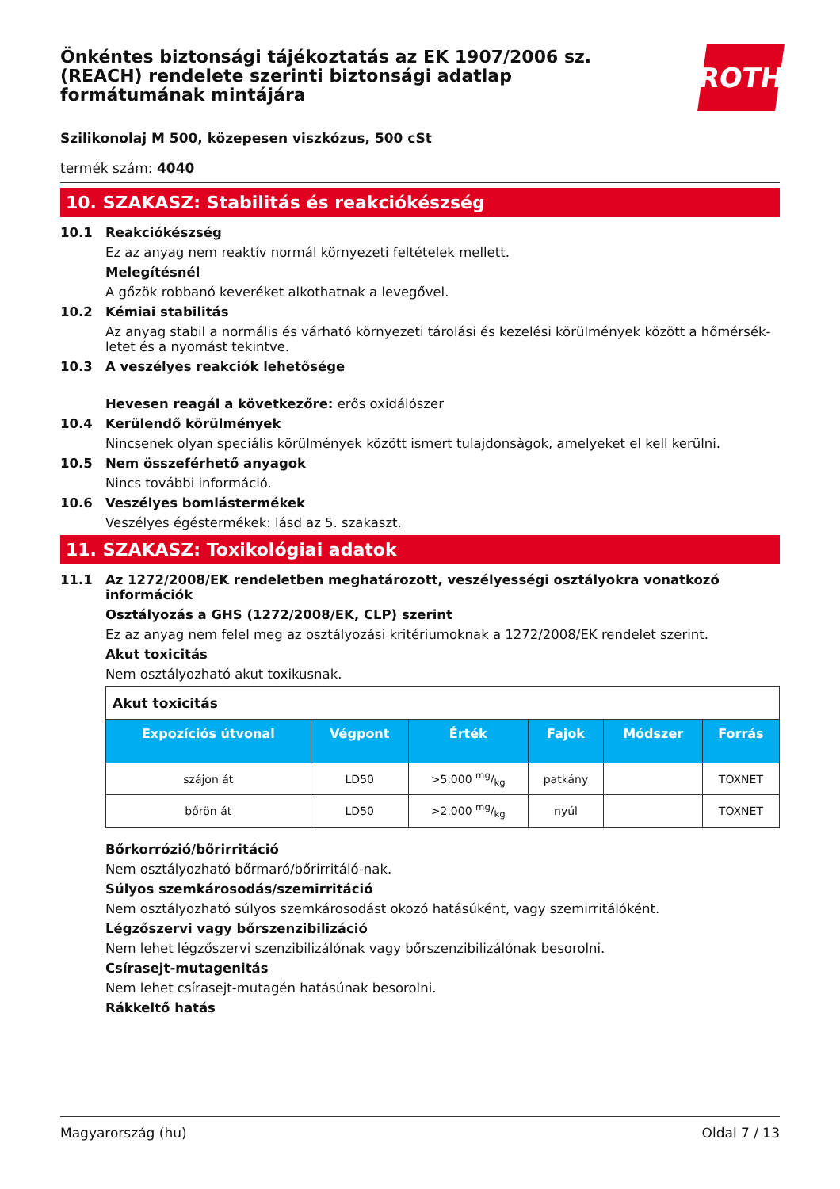Önkéntes biztonsági tájékoztatás az EK 1907/2006 sz. (REACH) rendelete szerinti biztonsági adatlap formátumának mintájára
ROTH
Szilikonolaj M 500, közepesen viszkózus, 500 cSt
termék szám: 4040
10. SZAKASZ: Stabilitás és reakciókészség
10.1 Reakciókészség
Ez az anyag nem reaktív normál környezeti feltételek mellett.
Melegítésnél
A gőzök robbanó keveréket alkothatnak a levegővel.
10.2 Kémiai stabilitás
Az anyag stabil a normális és várható környezeti tárolási és kezelési körülmények között a hőmérsék­letet és a nyomást tekintve.
10.3 A veszélyes reakciók lehetősége
Hevesen reagál a következőre: erős oxidálószer
10.4 Kerülendő körülmények
Nincsenek olyan speciális körülmények között ismert tulajdonsàgok, amelyeket el kell kerülni.
10.5 Nem összeférhető anyagok
Nincs további információ.
10.6 Veszélyes bomlástermékek
Veszélyes égéstermékek: lásd az 5. szakaszt.
11. SZAKASZ: Toxikológiai adatok
11.1 Az 1272/2008/EK rendeletben meghatározott, veszélyességi osztályokra vonatkozó információk
Osztályozás a GHS (1272/2008/EK, CLP) szerint
Ez az anyag nem felel meg az osztályozási kritériumoknak a 1272/2008/EK rendelet szerint.
Akut toxicitás
Nem osztályozható akut toxikusnak.
| Akut toxicitás | | | | | |
| --- | --- | --- | --- | --- | --- |
| Expozíciós út­vonal | Végpont | Érték | Fajok | Módszer | Forrás |
| szájon át | LD50 | >5.000 mg/kg | patkány | | TOXNET |
| bőrön át | LD50 | >2.000 mg/kg | nyúl | | TOXNET |
Bőrkorrózió/bőrirritáció
Nem osztályozható bőrmaró/bőrirritáló-nak.
Súlyos szemkárosodás/szemirritáció
Nem osztályozható súlyos szemkárosodást okozó hatásúként, vagy szemirritálóként.
Légzőszervi vagy bőrszenzibilizáció
Nem lehet légzőszervi szenzibilizálónak vagy bőrszenzibilizálónak besorolni.
Csírasejt-mutagenitás
Nem lehet csírasejt-mutagén hatásúnak besorolni.
Rákkeltő hatás
Magyarország (hu) Oldal 7 / 13